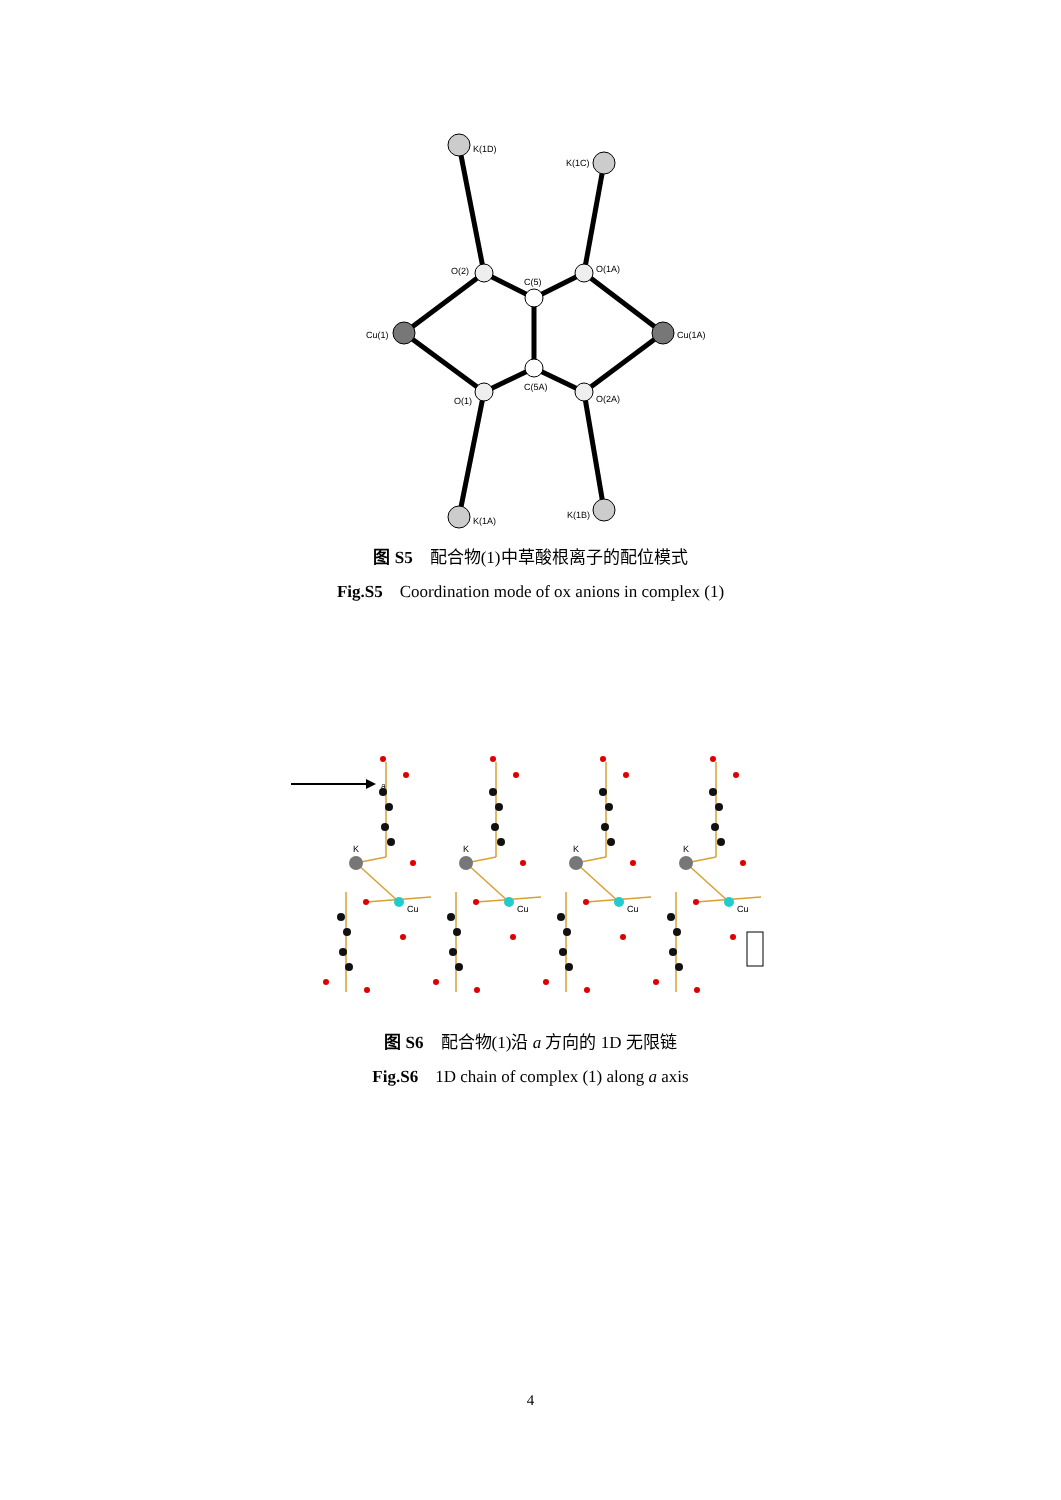K(1D)
K(1C)
O(2)
C(5)
O(1A)
Cu(1)
Cu(1A)
C(5A)
O(1)
O(2A)
K(1A)
K(1B)
图 S5 配合物(1)中草酸根离子的配位模式
Fig.S5 Coordination mode of ox anions in complex (1)
a
K
Cu
图 S6 配合物(1)沿 a 方向的 1D 无限链
Fig.S6 1D chain of complex (1) along a axis
4